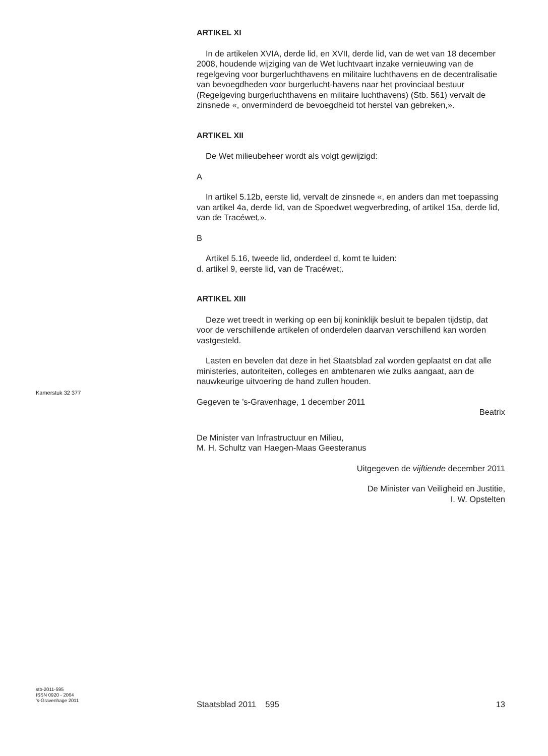ARTIKEL XI
In de artikelen XVIA, derde lid, en XVII, derde lid, van de wet van 18 december 2008, houdende wijziging van de Wet luchtvaart inzake vernieuwing van de regelgeving voor burgerluchthavens en militaire luchthavens en de decentralisatie van bevoegdheden voor burgerlucht-havens naar het provinciaal bestuur (Regelgeving burgerluchthavens en militaire luchthavens) (Stb. 561) vervalt de zinsnede «, onverminderd de bevoegdheid tot herstel van gebreken,».
ARTIKEL XII
De Wet milieubeheer wordt als volgt gewijzigd:
A
In artikel 5.12b, eerste lid, vervalt de zinsnede «, en anders dan met toepassing van artikel 4a, derde lid, van de Spoedwet wegverbreding, of artikel 15a, derde lid, van de Tracéwet,».
B
Artikel 5.16, tweede lid, onderdeel d, komt te luiden:
d. artikel 9, eerste lid, van de Tracéwet;.
ARTIKEL XIII
Deze wet treedt in werking op een bij koninklijk besluit te bepalen tijdstip, dat voor de verschillende artikelen of onderdelen daarvan verschillend kan worden vastgesteld.
Lasten en bevelen dat deze in het Staatsblad zal worden geplaatst en dat alle ministeries, autoriteiten, colleges en ambtenaren wie zulks aangaat, aan de nauwkeurige uitvoering de hand zullen houden.
Gegeven te ’s-Gravenhage, 1 december 2011
Beatrix
De Minister van Infrastructuur en Milieu,
M. H. Schultz van Haegen-Maas Geesteranus
Uitgegeven de vijftiende december 2011
De Minister van Veiligheid en Justitie,
I. W. Opstelten
Kamerstuk 32 377
stb-2011-595
ISSN 0920 - 2064
’s-Gravenhage 2011
Staatsblad 2011 595 13